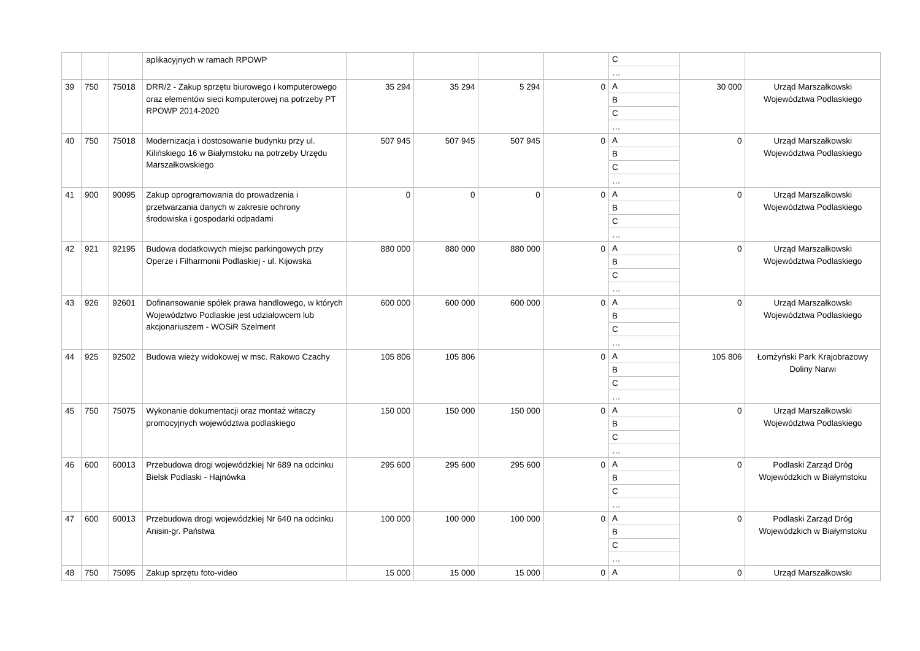| | | | aplikacyjnych w ramach RPOWP | | | | | C … | | |
| 39 | 750 | 75018 | DRR/2 - Zakup sprzętu biurowego i komputerowego oraz elementów sieci komputerowej na potrzeby PT RPOWP 2014-2020 | 35 294 | 35 294 | 5 294 | 0 | A B C … | 30 000 | Urząd Marszałkowski Województwa Podlaskiego |
| 40 | 750 | 75018 | Modernizacja i dostosowanie budynku przy ul. Kilińskiego 16 w Białymstoku na potrzeby Urzędu Marszałkowskiego | 507 945 | 507 945 | 507 945 | 0 | A B C … | 0 | Urząd Marszałkowski Województwa Podlaskiego |
| 41 | 900 | 90095 | Zakup oprogramowania do prowadzenia i przetwarzania danych w zakresie ochrony środowiska i gospodarki odpadami | 0 | 0 | 0 | 0 | A B C … | 0 | Urząd Marszałkowski Województwa Podlaskiego |
| 42 | 921 | 92195 | Budowa dodatkowych miejsc parkingowych przy Operze i Filharmonii Podlaskiej - ul. Kijowska | 880 000 | 880 000 | 880 000 | 0 | A B C … | 0 | Urząd Marszałkowski Województwa Podlaskiego |
| 43 | 926 | 92601 | Dofinansowanie spółek prawa handlowego, w których Województwo Podlaskie jest udziałowcem lub akcjonariuszem - WOSiR Szelment | 600 000 | 600 000 | 600 000 | 0 | A B C … | 0 | Urząd Marszałkowski Województwa Podlaskiego |
| 44 | 925 | 92502 | Budowa wieży widokowej w msc. Rakowo Czachy | 105 806 | 105 806 | | 0 | A B C … | 105 806 | Łomżyński Park Krajobrazowy Doliny Narwi |
| 45 | 750 | 75075 | Wykonanie dokumentacji oraz montaż witaczy promocyjnych województwa podlaskiego | 150 000 | 150 000 | 150 000 | 0 | A B C … | 0 | Urząd Marszałkowski Województwa Podlaskiego |
| 46 | 600 | 60013 | Przebudowa drogi wojewódzkiej Nr 689 na odcinku Bielsk Podlaski - Hajnówka | 295 600 | 295 600 | 295 600 | 0 | A B C … | 0 | Podlaski Zarząd Dróg Wojewódzkich w Białymstoku |
| 47 | 600 | 60013 | Przebudowa drogi wojewódzkiej Nr 640 na odcinku Anisin-gr. Państwa | 100 000 | 100 000 | 100 000 | 0 | A B C … | 0 | Podlaski Zarząd Dróg Wojewódzkich w Białymstoku |
| 48 | 750 | 75095 | Zakup sprzętu foto-video | 15 000 | 15 000 | 15 000 | 0 | A | 0 | Urząd Marszałkowski |